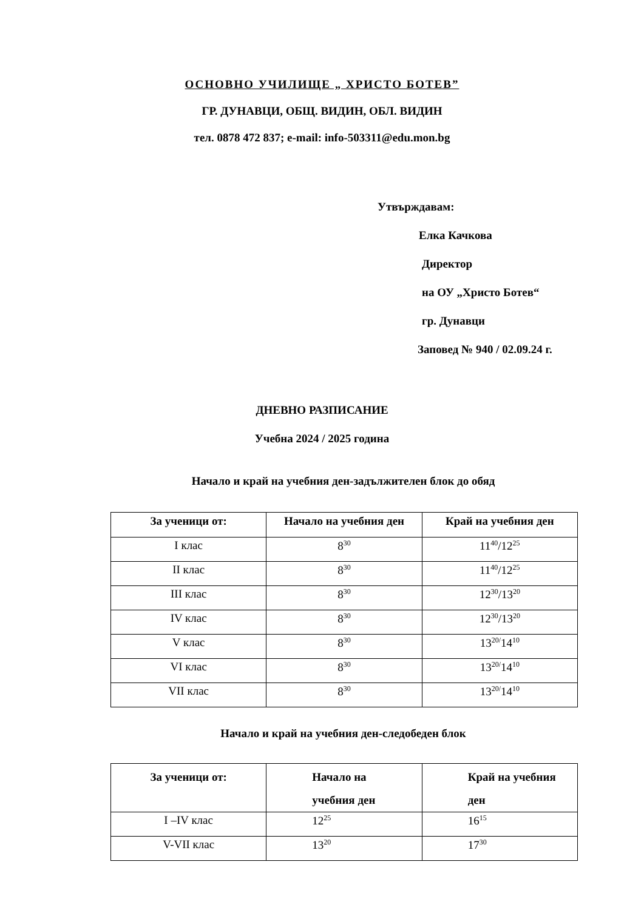ОСНОВНО УЧИЛИЩЕ „ ХРИСТО БОТЕВ”
ГР. ДУНАВЦИ, ОБЩ. ВИДИН, ОБЛ. ВИДИН
тел. 0878 472 837; e-mail: info-503311@edu.mon.bg
Утвърждавам:
Елка Качкова
Директор
на ОУ „Христо Ботев“
гр. Дунавци
Заповед № 940 / 02.09.24 г.
ДНЕВНО РАЗПИСАНИЕ
Учебна 2024 / 2025 година
Начало и край на учебния ден-задължителен блок до обяд
| За ученици от: | Начало на учебния ден | Край на учебния ден |
| --- | --- | --- |
| I клас | 8<sup>30</sup> | 11<sup>40</sup>/12<sup>25</sup> |
| II клас | 8<sup>30</sup> | 11<sup>40</sup>/12<sup>25</sup> |
| III клас | 8<sup>30</sup> | 12<sup>30</sup>/13<sup>20</sup> |
| IV клас | 8<sup>30</sup> | 12<sup>30</sup>/13<sup>20</sup> |
| V клас | 8<sup>30</sup> | 13<sup>20/</sup>14<sup>10</sup> |
| VI клас | 8<sup>30</sup> | 13<sup>20/</sup>14<sup>10</sup> |
| VII клас | 8<sup>30</sup> | 13<sup>20/</sup>14<sup>10</sup> |
Начало и край на учебния ден-следобеден блок
| За ученици от: | Начало на учебния ден | Край на учебния ден |
| --- | --- | --- |
| I –IV клас | 12<sup>25</sup> | 16<sup>15</sup> |
| V-VII клас | 13<sup>20</sup> | 17<sup>30</sup> |